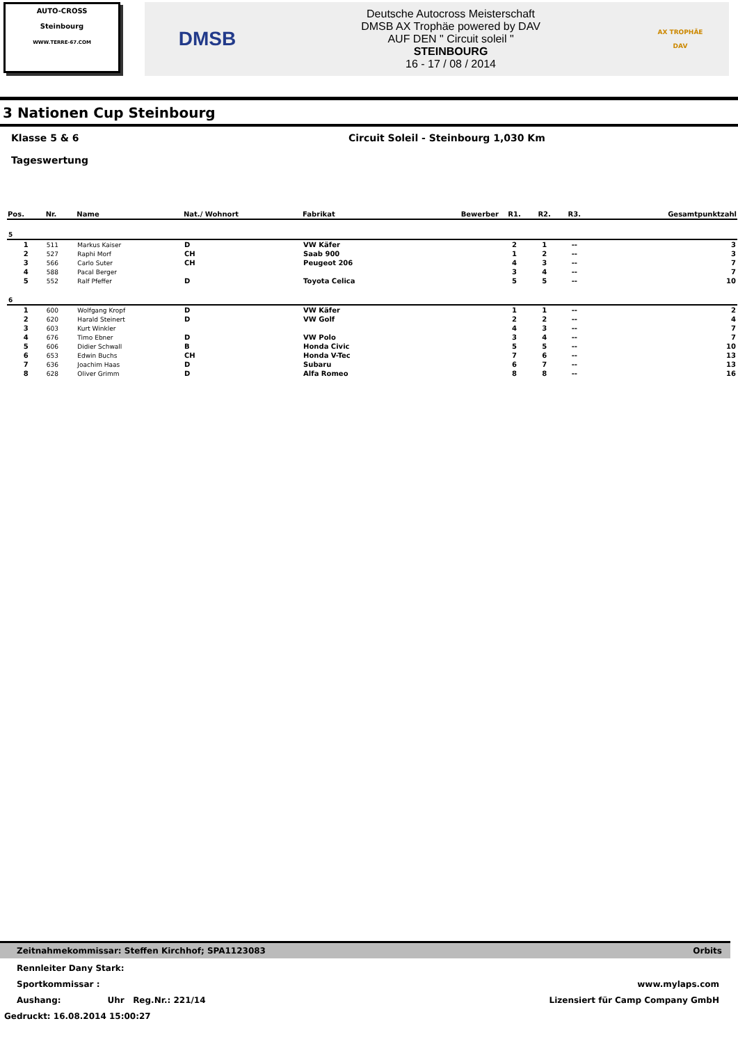AUTO-CROSS
Steinbourg
WWW.TERRE-67.COM
DMSB
Deutsche Autocross Meisterschaft
DMSB AX Trophäe powered by DAV
AUF DEN " Circuit soleil "
STEINBOURG
16 - 17 / 08 / 2014
AX TROPHÄE
DAV
3 Nationen Cup Steinbourg
Klasse 5 & 6 Circuit Soleil - Steinbourg 1,030 Km
Tageswertung
| Pos. | Nr. | Name | Nat./ Wohnort | Fabrikat | Bewerber | R1. | R2. | R3. | Gesamtpunktzahl |
| --- | --- | --- | --- | --- | --- | --- | --- | --- | --- |
| 5 | | | | | | | | | |
| 1 | 511 | Markus Kaiser | D | VW Käfer | | 2 | 1 | -- | 3 |
| 2 | 527 | Raphi Morf | CH | Saab 900 | | 1 | 2 | -- | 3 |
| 3 | 566 | Carlo Suter | CH | Peugeot 206 | | 4 | 3 | -- | 7 |
| 4 | 588 | Pacal Berger | | | | 3 | 4 | -- | 7 |
| 5 | 552 | Ralf Pfeffer | D | Toyota Celica | | 5 | 5 | -- | 10 |
| 6 | | | | | | | | | |
| 1 | 600 | Wolfgang Kropf | D | VW Käfer | | 1 | 1 | -- | 2 |
| 2 | 620 | Harald Steinert | D | VW Golf | | 2 | 2 | -- | 4 |
| 3 | 603 | Kurt Winkler | | | | 4 | 3 | -- | 7 |
| 4 | 676 | Timo Ebner | D | VW Polo | | 3 | 4 | -- | 7 |
| 5 | 606 | Didier Schwall | B | Honda Civic | | 5 | 5 | -- | 10 |
| 6 | 653 | Edwin Buchs | CH | Honda V-Tec | | 7 | 6 | -- | 13 |
| 7 | 636 | Joachim Haas | D | Subaru | | 6 | 7 | -- | 13 |
| 8 | 628 | Oliver Grimm | D | Alfa Romeo | | 8 | 8 | -- | 16 |
Zeitnahmekommissar: Steffen Kirchhof; SPA1123083 Orbits
Rennleiter Dany Stark:
Sportkommissar : www.mylaps.com
Aushang: Uhr Reg.Nr.: 221/14 Lizensiert für Camp Company GmbH
Gedruckt: 16.08.2014 15:00:27